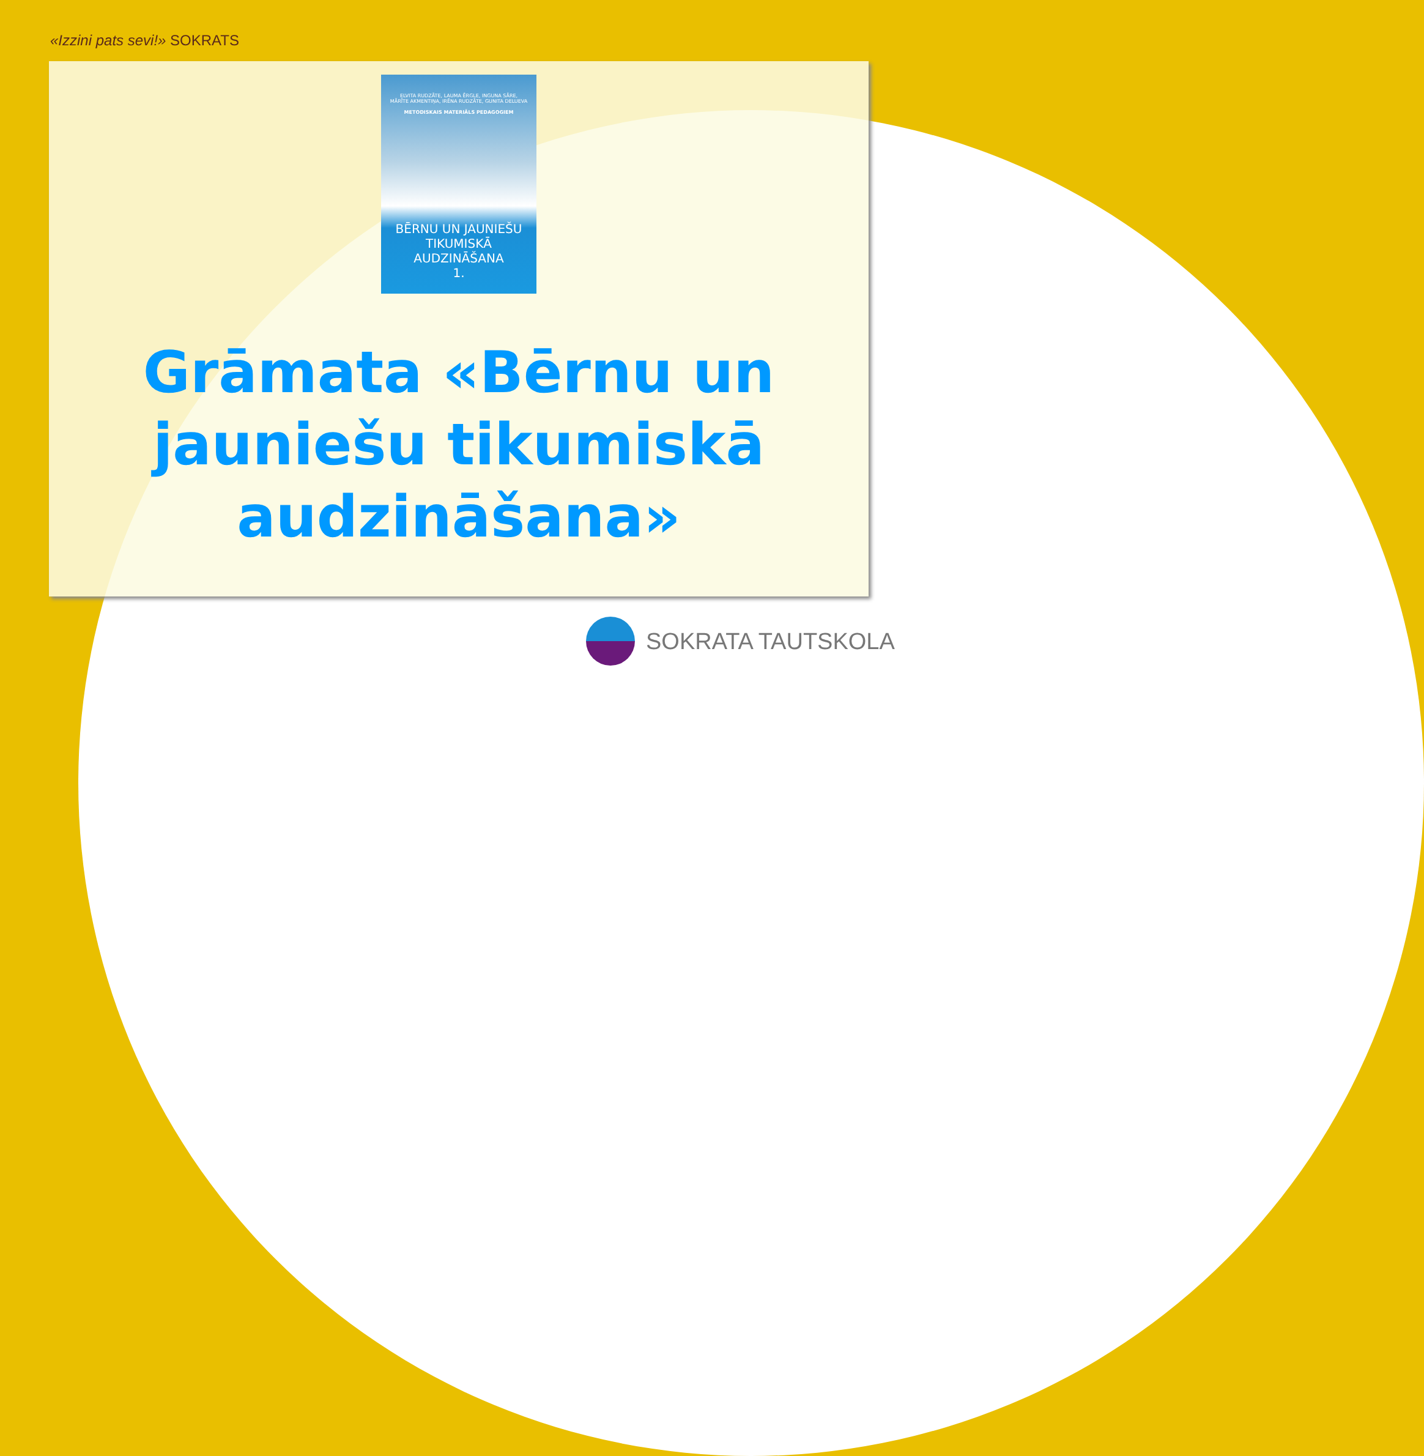«Izzini pats sevi!» SOKRATS
ELVITA RUDZĀTE, LAUMA ĒRGLE, INGUNA SĀRE,
MĀRĪTE AKMENTIŅA, IRĒNA RUDZĀTE, GUNITA DELUEVA
METODISKAIS MATERIĀLS PEDAGOGIEM
BĒRNU UN JAUNIEŠU TIKUMISKĀ AUDZINĀŠANA
1.
Grāmata «Bērnu un
jauniešu tikumiskā
audzināšana»
SOKRATA TAUTSKOLA